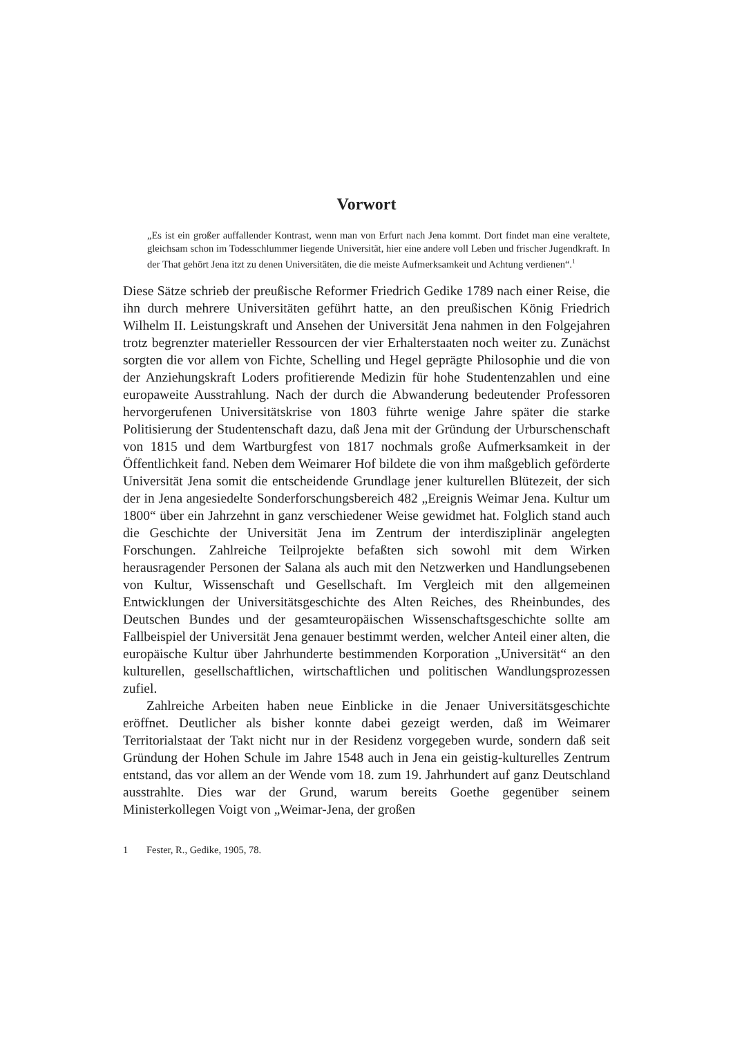Vorwort
„Es ist ein großer auffallender Kontrast, wenn man von Erfurt nach Jena kommt. Dort findet man eine veraltete, gleichsam schon im Todesschlummer liegende Universität, hier eine andere voll Leben und frischer Jugendkraft. In der That gehört Jena itzt zu denen Universitäten, die die meiste Aufmerksamkeit und Achtung verdienen“.<sup>1</sup>
Diese Sätze schrieb der preußische Reformer Friedrich Gedike 1789 nach einer Reise, die ihn durch mehrere Universitäten geführt hatte, an den preußischen König Friedrich Wilhelm II. Leistungskraft und Ansehen der Universität Jena nahmen in den Folgejahren trotz begrenzter materieller Ressourcen der vier Erhalterstaaten noch weiter zu. Zunächst sorgten die vor allem von Fichte, Schelling und Hegel geprägte Philosophie und die von der Anziehungskraft Loders profitierende Medizin für hohe Studentenzahlen und eine europaweite Ausstrahlung. Nach der durch die Abwanderung bedeutender Professoren hervorgerufenen Universitätskrise von 1803 führte wenige Jahre später die starke Politisierung der Studentenschaft dazu, daß Jena mit der Gründung der Urburschenschaft von 1815 und dem Wartburgfest von 1817 nochmals große Aufmerksamkeit in der Öffentlichkeit fand. Neben dem Weimarer Hof bildete die von ihm maßgeblich geförderte Universität Jena somit die entscheidende Grundlage jener kulturellen Blütezeit, der sich der in Jena angesiedelte Sonderforschungsbereich 482 „Ereignis Weimar Jena. Kultur um 1800“ über ein Jahrzehnt in ganz verschiedener Weise gewidmet hat. Folglich stand auch die Geschichte der Universität Jena im Zentrum der interdisziplinär angelegten Forschungen. Zahlreiche Teilprojekte befaßten sich sowohl mit dem Wirken herausragender Personen der Salana als auch mit den Netzwerken und Handlungsebenen von Kultur, Wissenschaft und Gesellschaft. Im Vergleich mit den allgemeinen Entwicklungen der Universitätsgeschichte des Alten Reiches, des Rheinbundes, des Deutschen Bundes und der gesamteuropäischen Wissenschaftsgeschichte sollte am Fallbeispiel der Universität Jena genauer bestimmt werden, welcher Anteil einer alten, die europäische Kultur über Jahrhunderte bestimmenden Korporation „Universität“ an den kulturellen, gesellschaftlichen, wirtschaftlichen und politischen Wandlungsprozessen zufiel.
Zahlreiche Arbeiten haben neue Einblicke in die Jenaer Universitätsgeschichte eröffnet. Deutlicher als bisher konnte dabei gezeigt werden, daß im Weimarer Territorialstaat der Takt nicht nur in der Residenz vorgegeben wurde, sondern daß seit Gründung der Hohen Schule im Jahre 1548 auch in Jena ein geistig-kulturelles Zentrum entstand, das vor allem an der Wende vom 18. zum 19. Jahrhundert auf ganz Deutschland ausstrahlte. Dies war der Grund, warum bereits Goethe gegenüber seinem Ministerkollegen Voigt von „Weimar-Jena, der großen
1 Fester, R., Gedike, 1905, 78.